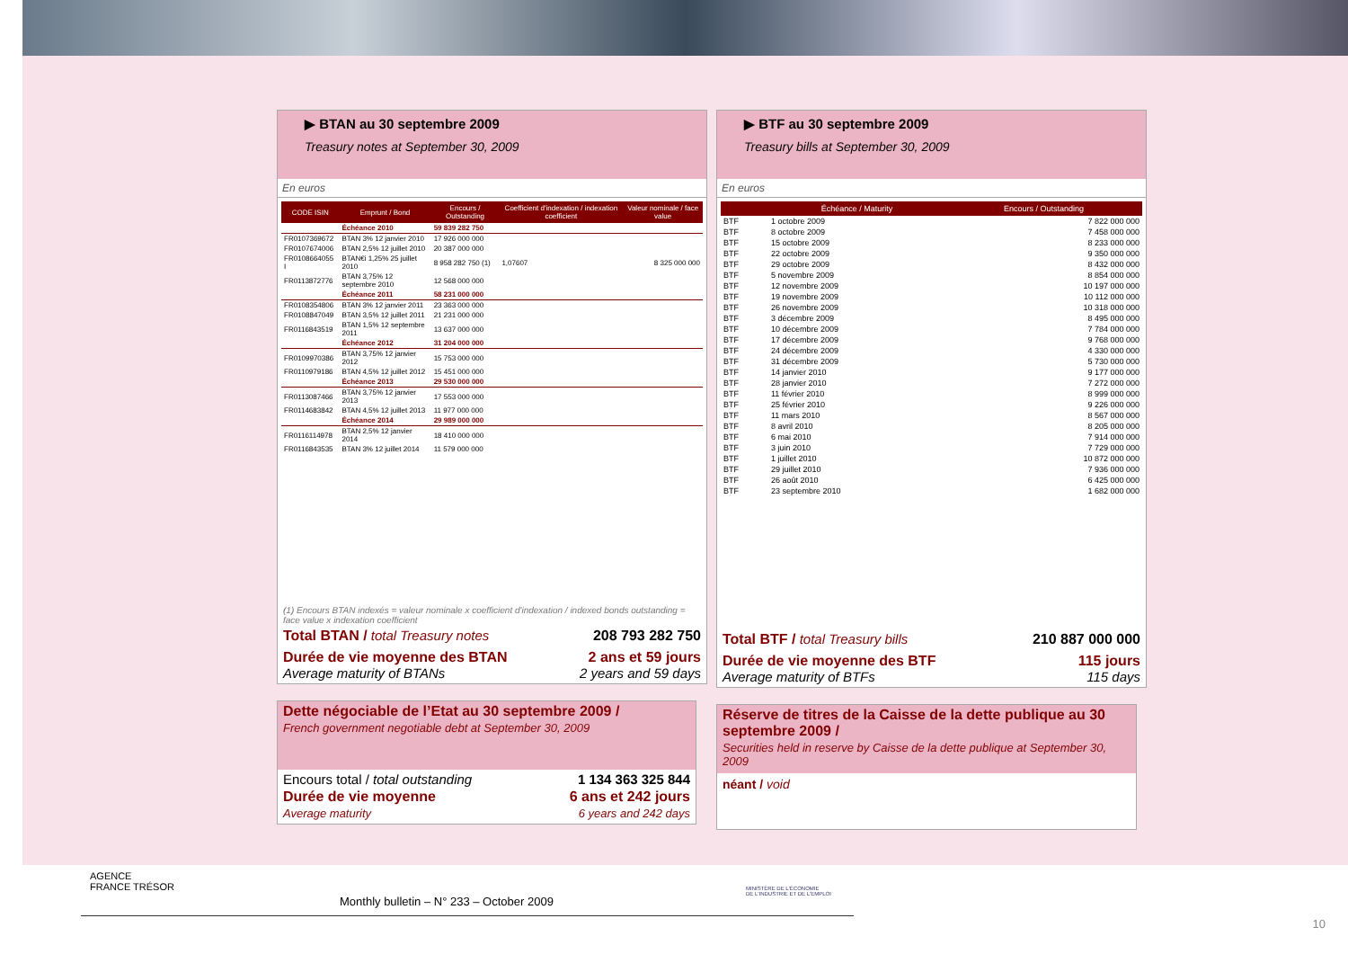▶ BTAN au 30 septembre 2009
Treasury notes at September 30, 2009
En euros
| CODE ISIN | Emprunt / Bond | Encours / Outstanding | Coefficient d'indexation / indexation coefficient | Valeur nominale / face value |
| --- | --- | --- | --- | --- |
| | Échéance 2010 | 59 839 282 750 | | |
| FR0107369672 | BTAN 3% 12 janvier 2010 | 17 926 000 000 | | |
| FR0107674006 | BTAN 2,5% 12 juillet 2010 | 20 387 000 000 | | |
| FR0108664055 I | BTAN€i 1,25% 25 juillet 2010 | 8 958 282 750 (1) | 1,07607 | 8 325 000 000 |
| FR0113872776 | BTAN 3,75% 12 septembre 2010 | 12 568 000 000 | | |
| | Échéance 2011 | 58 231 000 000 | | |
| FR0108354806 | BTAN 3% 12 janvier 2011 | 23 363 000 000 | | |
| FR0108847049 | BTAN 3,5% 12 juillet 2011 | 21 231 000 000 | | |
| FR0116843519 | BTAN 1,5% 12 septembre 2011 | 13 637 000 000 | | |
| | Échéance 2012 | 31 204 000 000 | | |
| FR0109970386 | BTAN 3,75% 12 janvier 2012 | 15 753 000 000 | | |
| FR0110979186 | BTAN 4,5% 12 juillet 2012 | 15 451 000 000 | | |
| | Échéance 2013 | 29 530 000 000 | | |
| FR0113087466 | BTAN 3,75% 12 janvier 2013 | 17 553 000 000 | | |
| FR0114683842 | BTAN 4,5% 12 juillet 2013 | 11 977 000 000 | | |
| | Échéance 2014 | 29 989 000 000 | | |
| FR0116114978 | BTAN 2,5% 12 janvier 2014 | 18 410 000 000 | | |
| FR0116843535 | BTAN 3% 12 juillet 2014 | 11 579 000 000 | | |
(1) Encours BTAN indexés = valeur nominale x coefficient d'indexation / indexed bonds outstanding = face value x indexation coefficient
Total BTAN / total Treasury notes 208 793 282 750
Durée de vie moyenne des BTAN
Average maturity of BTANs 2 ans et 59 jours
2 years and 59 days
Dette négociable de l’Etat au 30 septembre 2009 /
French government negotiable debt at September 30, 2009
Encours total / total outstanding 1 134 363 325 844
Durée de vie moyenne 6 ans et 242 jours
Average maturity 6 years and 242 days
▶ BTF au 30 septembre 2009
Treasury bills at September 30, 2009
En euros
| | Échéance / Maturity | Encours / Outstanding |
| --- | --- | --- |
| BTF | 1 octobre 2009 | 7 822 000 000 |
| BTF | 8 octobre 2009 | 7 458 000 000 |
| BTF | 15 octobre 2009 | 8 233 000 000 |
| BTF | 22 octobre 2009 | 9 350 000 000 |
| BTF | 29 octobre 2009 | 8 432 000 000 |
| BTF | 5 novembre 2009 | 8 854 000 000 |
| BTF | 12 novembre 2009 | 10 197 000 000 |
| BTF | 19 novembre 2009 | 10 112 000 000 |
| BTF | 26 novembre 2009 | 10 318 000 000 |
| BTF | 3 décembre 2009 | 8 495 000 000 |
| BTF | 10 décembre 2009 | 7 784 000 000 |
| BTF | 17 décembre 2009 | 9 768 000 000 |
| BTF | 24 décembre 2009 | 4 330 000 000 |
| BTF | 31 décembre 2009 | 5 730 000 000 |
| BTF | 14 janvier 2010 | 9 177 000 000 |
| BTF | 28 janvier 2010 | 7 272 000 000 |
| BTF | 11 février 2010 | 8 999 000 000 |
| BTF | 25 février 2010 | 9 226 000 000 |
| BTF | 11 mars 2010 | 8 567 000 000 |
| BTF | 8 avril 2010 | 8 205 000 000 |
| BTF | 6 mai 2010 | 7 914 000 000 |
| BTF | 3 juin 2010 | 7 729 000 000 |
| BTF | 1 juillet 2010 | 10 872 000 000 |
| BTF | 29 juillet 2010 | 7 936 000 000 |
| BTF | 26 août 2010 | 6 425 000 000 |
| BTF | 23 septembre 2010 | 1 682 000 000 |
Total BTF / total Treasury bills 210 887 000 000
Durée de vie moyenne des BTF
Average maturity of BTFs 115 jours
115 days
Réserve de titres de la Caisse de la dette publique au 30 septembre 2009 /
Securities held in reserve by Caisse de la dette publique at September 30, 2009
néant / void
AGENCE
FRANCE TRÉSOR
MINISTÈRE DE L'ÉCONOMIE
DE L'INDUSTRIE ET DE L'EMPLOI
Monthly bulletin – N° 233 – October 2009
10